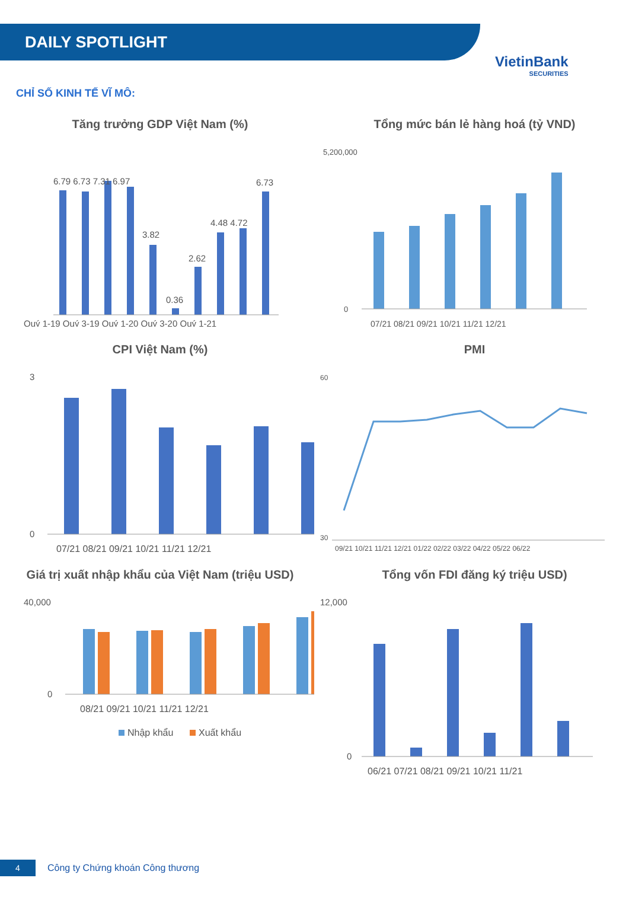DAILY SPOTLIGHT
VietinBank
SECURITIES
CHỈ SỐ KINH TẾ VĨ MÔ:
Tăng trưởng GDP Việt Nam (%)
6.79 6.73 7.31 6.97
3.82
0.36
2.62
4.48 4.72
6.73
Quý 1-19 Quý 3-19 Quý 1-20 Quý 3-20 Quý 1-21
Tổng mức bán lẻ hàng hoá (tỷ VND)
5,200,000
0
07/21 08/21 09/21 10/21 11/21 12/21
CPI Việt Nam (%)
3
0
07/21 08/21 09/21 10/21 11/21 12/21
PMI
60
30
09/21 10/21 11/21 12/21 01/22 02/22 03/22 04/22 05/22 06/22
Giá trị xuất nhập khẩu của Việt Nam (triệu USD)
40,000
0
08/21 09/21 10/21 11/21 12/21
Nhập khẩu
Xuất khẩu
Tổng vốn FDI đăng ký triệu USD)
12,000
0
06/21 07/21 08/21 09/21 10/21 11/21
4
Công ty Chứng khoán Công thương